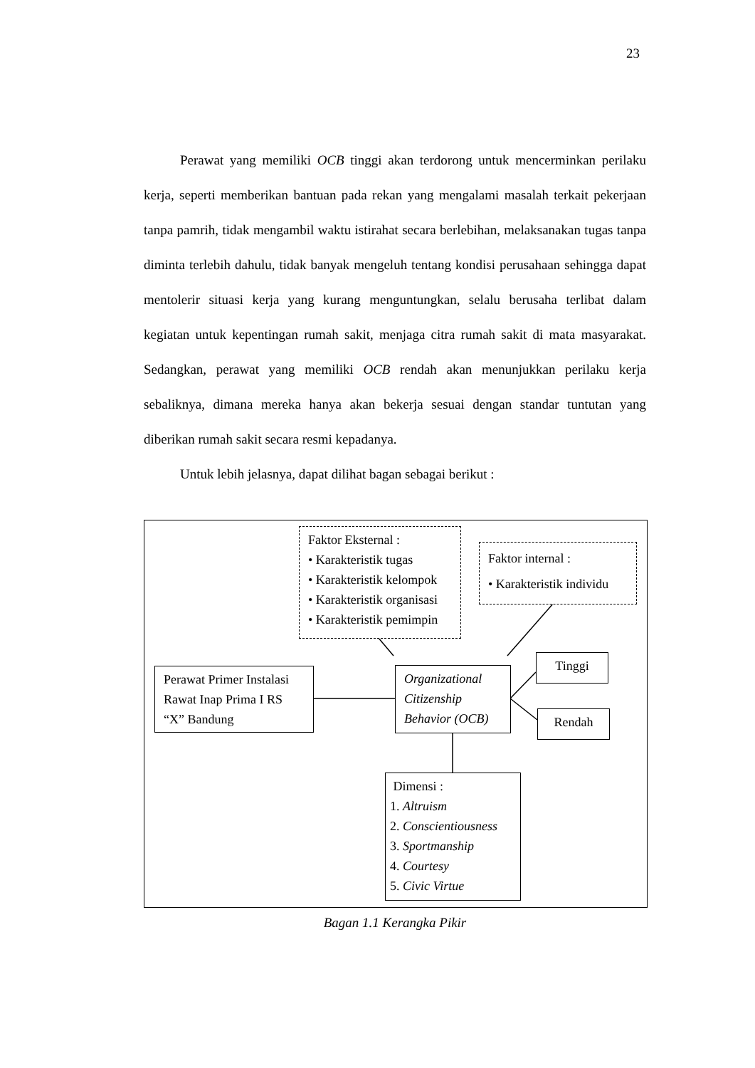23
Perawat yang memiliki OCB tinggi akan terdorong untuk mencerminkan perilaku kerja, seperti memberikan bantuan pada rekan yang mengalami masalah terkait pekerjaan tanpa pamrih, tidak mengambil waktu istirahat secara berlebihan, melaksanakan tugas tanpa diminta terlebih dahulu, tidak banyak mengeluh tentang kondisi perusahaan sehingga dapat mentolerir situasi kerja yang kurang menguntungkan, selalu berusaha terlibat dalam kegiatan untuk kepentingan rumah sakit, menjaga citra rumah sakit di mata masyarakat. Sedangkan, perawat yang memiliki OCB rendah akan menunjukkan perilaku kerja sebaliknya, dimana mereka hanya akan bekerja sesuai dengan standar tuntutan yang diberikan rumah sakit secara resmi kepadanya.
Untuk lebih jelasnya, dapat dilihat bagan sebagai berikut :
Faktor Eksternal :
• Karakteristik tugas
• Karakteristik kelompok
• Karakteristik organisasi
• Karakteristik pemimpin
Faktor internal :
• Karakteristik individu
Perawat Primer Instalasi Rawat Inap Prima I RS “X” Bandung
Organizational Citizenship Behavior (OCB)
Tinggi
Rendah
Dimensi :
1. Altruism
2. Conscientiousness
3. Sportmanship
4. Courtesy
5. Civic Virtue
Bagan 1.1 Kerangka Pikir